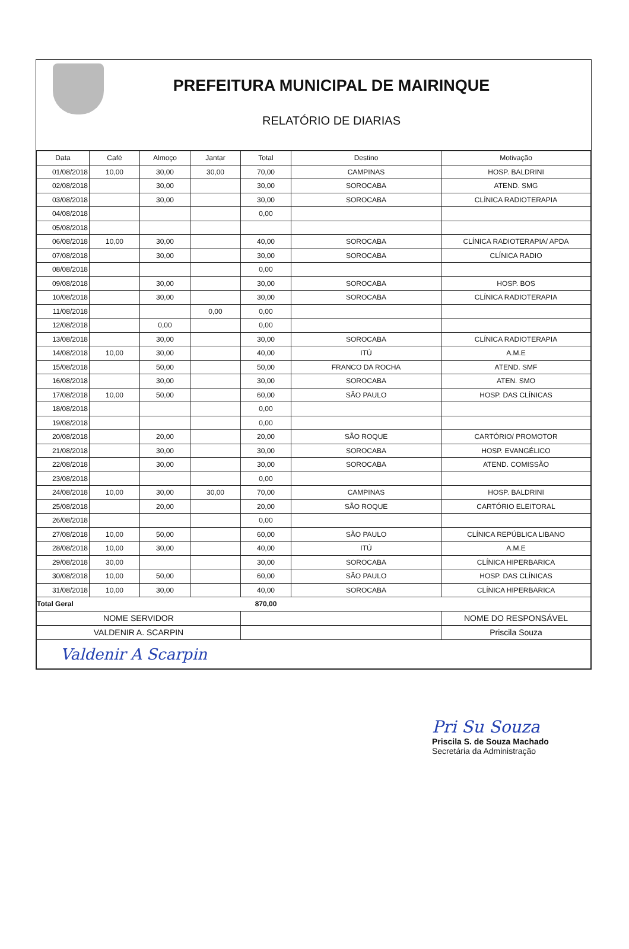PREFEITURA MUNICIPAL DE MAIRINQUE
RELATÓRIO DE DIARIAS
| Data | Café | Almoço | Jantar | Total | Destino | Motivação |
| --- | --- | --- | --- | --- | --- | --- |
| 01/08/2018 | 10,00 | 30,00 | 30,00 | 70,00 | CAMPINAS | HOSP. BALDRINI |
| 02/08/2018 | | 30,00 | | 30,00 | SOROCABA | ATEND. SMG |
| 03/08/2018 | | 30,00 | | 30,00 | SOROCABA | CLÍNICA RADIOTERAPIA |
| 04/08/2018 | | | | 0,00 | | |
| 05/08/2018 | | | | | | |
| 06/08/2018 | 10,00 | 30,00 | | 40,00 | SOROCABA | CLÍNICA RADIOTERAPIA/ APDA |
| 07/08/2018 | | 30,00 | | 30,00 | SOROCABA | CLÍNICA RADIO |
| 08/08/2018 | | | | 0,00 | | |
| 09/08/2018 | | 30,00 | | 30,00 | SOROCABA | HOSP. BOS |
| 10/08/2018 | | 30,00 | | 30,00 | SOROCABA | CLÍNICA RADIOTERAPIA |
| 11/08/2018 | | | 0,00 | 0,00 | | |
| 12/08/2018 | | 0,00 | | 0,00 | | |
| 13/08/2018 | | 30,00 | | 30,00 | SOROCABA | CLÍNICA RADIOTERAPIA |
| 14/08/2018 | 10,00 | 30,00 | | 40,00 | ITÚ | A.M.E |
| 15/08/2018 | | 50,00 | | 50,00 | FRANCO DA ROCHA | ATEND. SMF |
| 16/08/2018 | | 30,00 | | 30,00 | SOROCABA | ATEN. SMO |
| 17/08/2018 | 10,00 | 50,00 | | 60,00 | SÃO PAULO | HOSP. DAS CLÍNICAS |
| 18/08/2018 | | | | 0,00 | | |
| 19/08/2018 | | | | 0,00 | | |
| 20/08/2018 | | 20,00 | | 20,00 | SÃO ROQUE | CARTÓRIO/ PROMOTOR |
| 21/08/2018 | | 30,00 | | 30,00 | SOROCABA | HOSP. EVANGÉLICO |
| 22/08/2018 | | 30,00 | | 30,00 | SOROCABA | ATEND. COMISSÃO |
| 23/08/2018 | | | | 0,00 | | |
| 24/08/2018 | 10,00 | 30,00 | 30,00 | 70,00 | CAMPINAS | HOSP. BALDRINI |
| 25/08/2018 | | 20,00 | | 20,00 | SÃO ROQUE | CARTÓRIO ELEITORAL |
| 26/08/2018 | | | | 0,00 | | |
| 27/08/2018 | 10,00 | 50,00 | | 60,00 | SÃO PAULO | CLÍNICA REPÚBLICA LIBANO |
| 28/08/2018 | 10,00 | 30,00 | | 40,00 | ITÚ | A.M.E |
| 29/08/2018 | 30,00 | | | 30,00 | SOROCABA | CLÍNICA HIPERBARICA |
| 30/08/2018 | 10,00 | 50,00 | | 60,00 | SÃO PAULO | HOSP. DAS CLÍNICAS |
| 31/08/2018 | 10,00 | 30,00 | | 40,00 | SOROCABA | CLÍNICA HIPERBARICA |
| Total Geral | | | | 870,00 | | |
| NOME SERVIDOR | | | | | | NOME DO RESPONSÁVEL |
| VALDENIR A. SCARPIN | | | | | | Priscila Souza |
| Valdenir A Scarpin | | | | | | |
Pri Su Souza
Priscila S. de Souza Machado
Secretária da Administração